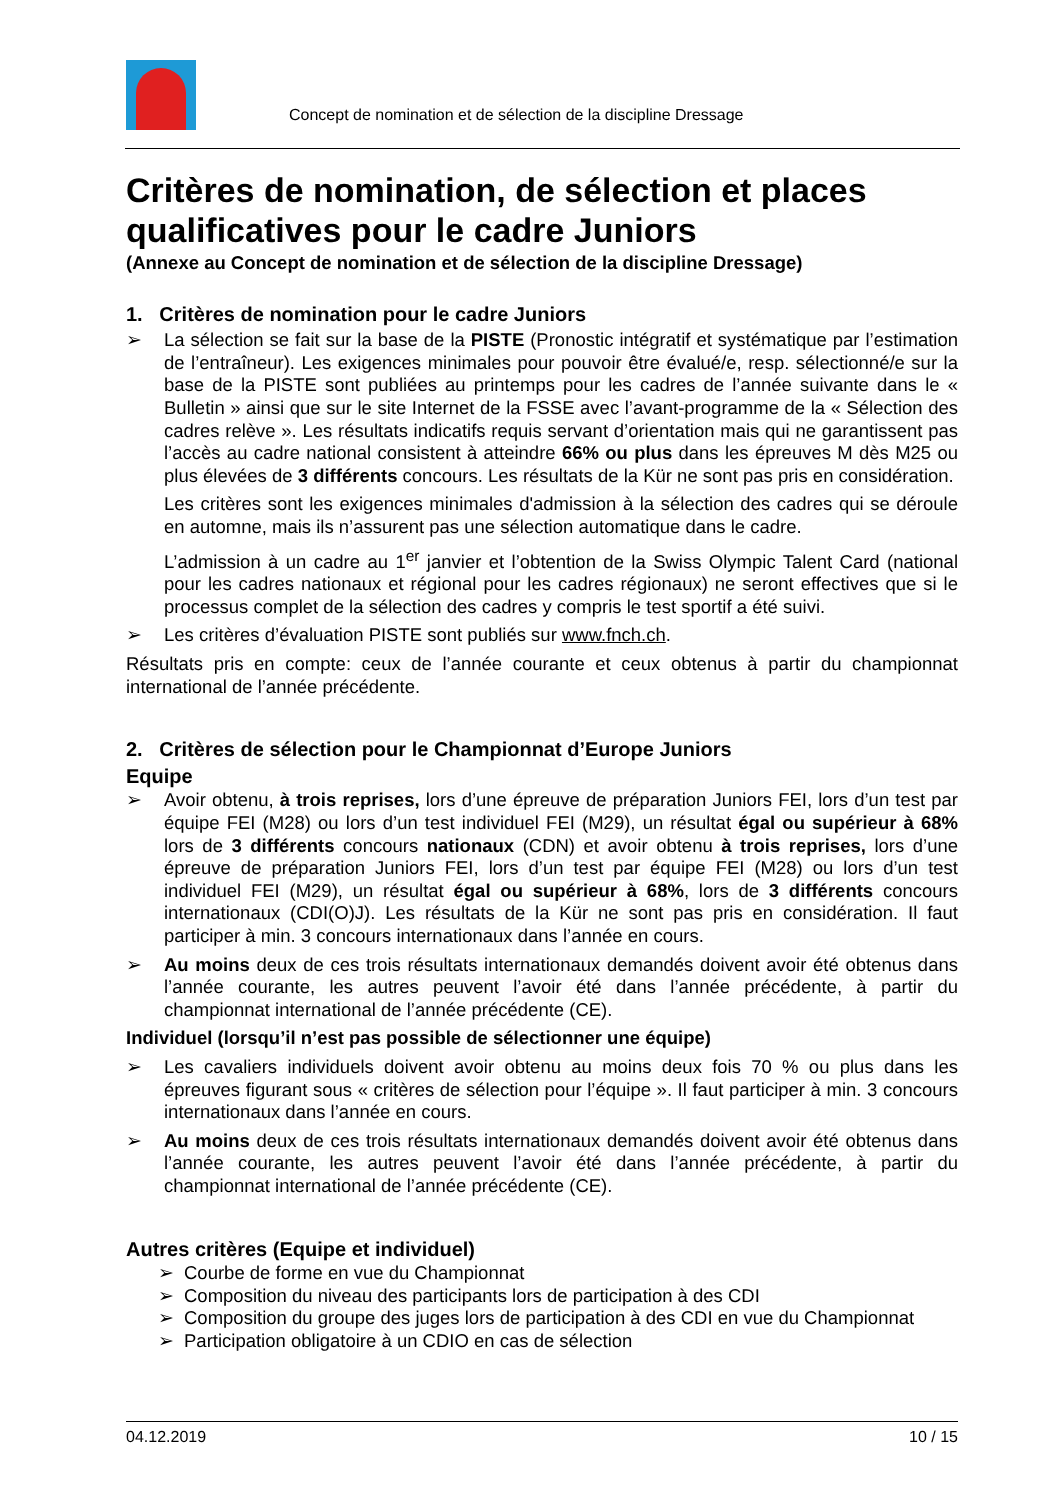Concept de nomination et de sélection de la discipline Dressage
Critères de nomination, de sélection et places qualificatives pour le cadre Juniors
(Annexe au Concept de nomination et de sélection de la discipline Dressage)
1. Critères de nomination pour le cadre Juniors
➢ La sélection se fait sur la base de la PISTE (Pronostic intégratif et systématique par l’estimation de l’entraîneur). Les exigences minimales pour pouvoir être évalué/e, resp. sélectionné/e sur la base de la PISTE sont publiées au printemps pour les cadres de l’année suivante dans le « Bulletin » ainsi que sur le site Internet de la FSSE avec l’avant-programme de la « Sélection des cadres relève ». Les résultats indicatifs requis servant d’orientation mais qui ne garantissent pas l’accès au cadre national consistent à atteindre 66% ou plus dans les épreuves M dès M25 ou plus élevées de 3 différents concours. Les résultats de la Kür ne sont pas pris en considération.
Les critères sont les exigences minimales d'admission à la sélection des cadres qui se déroule en automne, mais ils n’assurent pas une sélection automatique dans le cadre.
L’admission à un cadre au 1<sup>er</sup> janvier et l’obtention de la Swiss Olympic Talent Card (national pour les cadres nationaux et régional pour les cadres régionaux) ne seront effectives que si le processus complet de la sélection des cadres y compris le test sportif a été suivi.
➢ Les critères d’évaluation PISTE sont publiés sur www.fnch.ch.
Résultats pris en compte: ceux de l’année courante et ceux obtenus à partir du championnat international de l’année précédente.
2. Critères de sélection pour le Championnat d’Europe Juniors
Equipe
➢ Avoir obtenu, à trois reprises, lors d’une épreuve de préparation Juniors FEI, lors d’un test par équipe FEI (M28) ou lors d’un test individuel FEI (M29), un résultat égal ou supérieur à 68% lors de 3 différents concours nationaux (CDN) et avoir obtenu à trois reprises, lors d’une épreuve de préparation Juniors FEI, lors d’un test par équipe FEI (M28) ou lors d’un test individuel FEI (M29), un résultat égal ou supérieur à 68%, lors de 3 différents concours internationaux (CDI(O)J). Les résultats de la Kür ne sont pas pris en considération. Il faut participer à min. 3 concours internationaux dans l’année en cours.
➢ Au moins deux de ces trois résultats internationaux demandés doivent avoir été obtenus dans l’année courante, les autres peuvent l’avoir été dans l’année précédente, à partir du championnat international de l’année précédente (CE).
Individuel (lorsqu’il n’est pas possible de sélectionner une équipe)
➢ Les cavaliers individuels doivent avoir obtenu au moins deux fois 70 % ou plus dans les épreuves figurant sous « critères de sélection pour l’équipe ». Il faut participer à min. 3 concours internationaux dans l’année en cours.
➢ Au moins deux de ces trois résultats internationaux demandés doivent avoir été obtenus dans l’année courante, les autres peuvent l’avoir été dans l’année précédente, à partir du championnat international de l’année précédente (CE).
Autres critères (Equipe et individuel)
➢ Courbe de forme en vue du Championnat
➢ Composition du niveau des participants lors de participation à des CDI
➢ Composition du groupe des juges lors de participation à des CDI en vue du Championnat
➢ Participation obligatoire à un CDIO en cas de sélection
04.12.2019 10 / 15